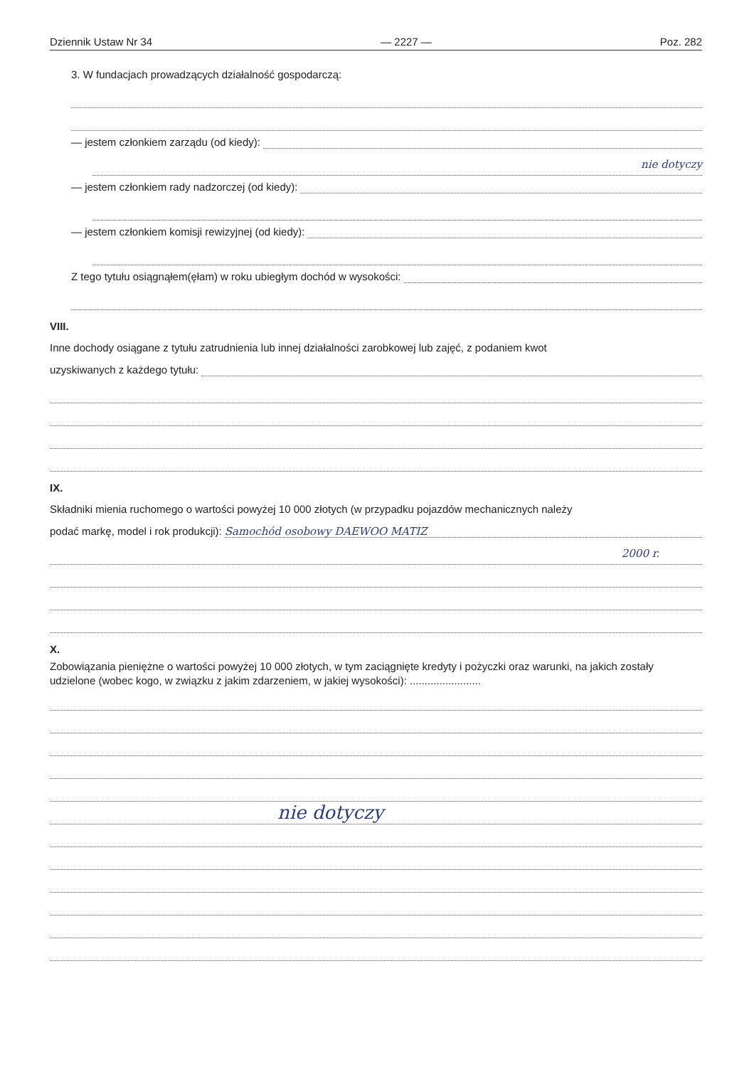Dziennik Ustaw Nr 34 — 2227 — Poz. 282
3. W fundacjach prowadzących działalność gospodarczą:
— jestem członkiem zarządu (od kiedy):
nie dotyczy
— jestem członkiem rady nadzorczej (od kiedy):
— jestem członkiem komisji rewizyjnej (od kiedy):
Z tego tytułu osiągnąłem(ęłam) w roku ubiegłym dochód w wysokości:
VIII.
Inne dochody osiągane z tytułu zatrudnienia lub innej działalności zarobkowej lub zajęć, z podaniem kwot
uzyskiwanych z każdego tytułu:
IX.
Składniki mienia ruchomego o wartości powyżej 10 000 złotych (w przypadku pojazdów mechanicznych należy
podać markę, model i rok produkcji): Samochód osobowy DAEWOO MATIZ
2000 r.
X.
Zobowiązania pieniężne o wartości powyżej 10 000 złotych, w tym zaciągnięte kredyty i pożyczki oraz warunki, na jakich zostały udzielone (wobec kogo, w związku z jakim zdarzeniem, w jakiej wysokości): ........................
nie dotyczy